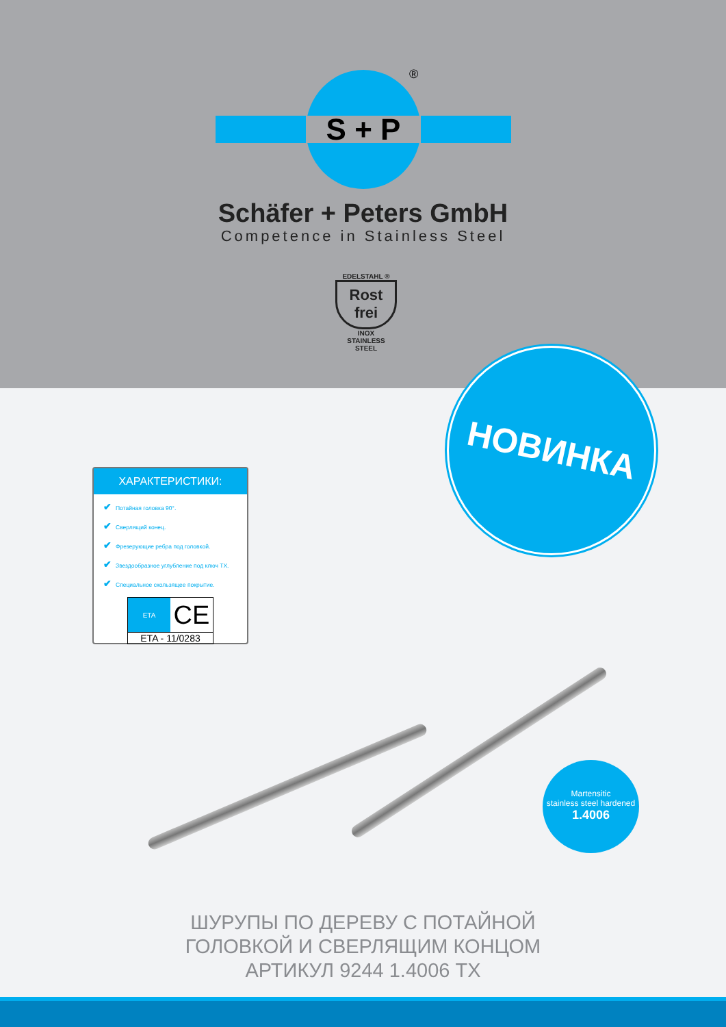S + P
®
Schäfer + Peters GmbH
Competence in Stainless Steel
EDELSTAHL ®
Rost
frei
INOX
STAINLESS STEEL
НОВИНКА
ХАРАКТЕРИСТИКИ:
✔ Потайная головка 90°.
✔ Сверлящий конец.
✔ Фрезерующие ребра под головкой.
✔ Звездообразное углубление под ключ TX.
✔ Специальное скользящее покрытие.
ETA
CE
ETA - 11/0283
Martensitic
stainless steel hardened
1.4006
ШУРУПЫ ПО ДЕРЕВУ С ПОТАЙНОЙ
ГОЛОВКОЙ И СВЕРЛЯЩИМ КОНЦОМ
АРТИКУЛ 9244 1.4006 TX